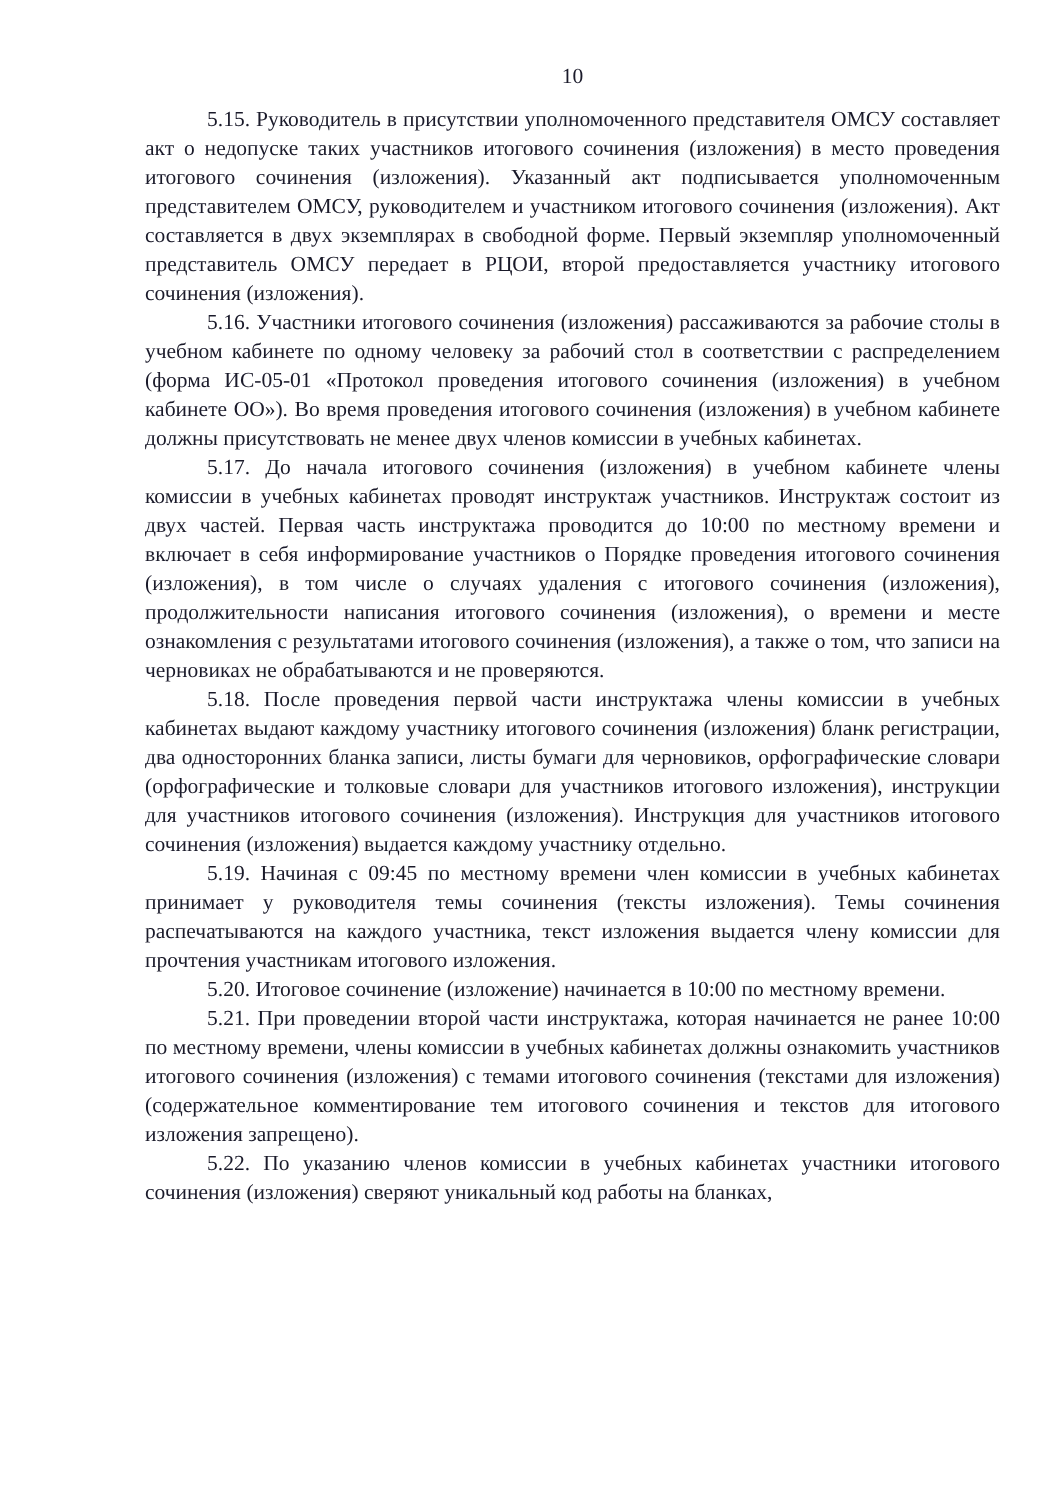10
5.15. Руководитель в присутствии уполномоченного представителя ОМСУ составляет акт о недопуске таких участников итогового сочинения (изложения) в место проведения итогового сочинения (изложения). Указанный акт подписывается уполномоченным представителем ОМСУ, руководителем и участником итогового сочинения (изложения). Акт составляется в двух экземплярах в свободной форме. Первый экземпляр уполномоченный представитель ОМСУ передает в РЦОИ, второй предоставляется участнику итогового сочинения (изложения).
5.16. Участники итогового сочинения (изложения) рассаживаются за рабочие столы в учебном кабинете по одному человеку за рабочий стол в соответствии с распределением (форма ИС-05-01 «Протокол проведения итогового сочинения (изложения) в учебном кабинете ОО»). Во время проведения итогового сочинения (изложения) в учебном кабинете должны присутствовать не менее двух членов комиссии в учебных кабинетах.
5.17. До начала итогового сочинения (изложения) в учебном кабинете члены комиссии в учебных кабинетах проводят инструктаж участников. Инструктаж состоит из двух частей. Первая часть инструктажа проводится до 10:00 по местному времени и включает в себя информирование участников о Порядке проведения итогового сочинения (изложения), в том числе о случаях удаления с итогового сочинения (изложения), продолжительности написания итогового сочинения (изложения), о времени и месте ознакомления с результатами итогового сочинения (изложения), а также о том, что записи на черновиках не обрабатываются и не проверяются.
5.18. После проведения первой части инструктажа члены комиссии в учебных кабинетах выдают каждому участнику итогового сочинения (изложения) бланк регистрации, два односторонних бланка записи, листы бумаги для черновиков, орфографические словари (орфографические и толковые словари для участников итогового изложения), инструкции для участников итогового сочинения (изложения). Инструкция для участников итогового сочинения (изложения) выдается каждому участнику отдельно.
5.19. Начиная с 09:45 по местному времени член комиссии в учебных кабинетах принимает у руководителя темы сочинения (тексты изложения). Темы сочинения распечатываются на каждого участника, текст изложения выдается члену комиссии для прочтения участникам итогового изложения.
5.20. Итоговое сочинение (изложение) начинается в 10:00 по местному времени.
5.21. При проведении второй части инструктажа, которая начинается не ранее 10:00 по местному времени, члены комиссии в учебных кабинетах должны ознакомить участников итогового сочинения (изложения) с темами итогового сочинения (текстами для изложения) (содержательное комментирование тем итогового сочинения и текстов для итогового изложения запрещено).
5.22. По указанию членов комиссии в учебных кабинетах участники итогового сочинения (изложения) сверяют уникальный код работы на бланках,